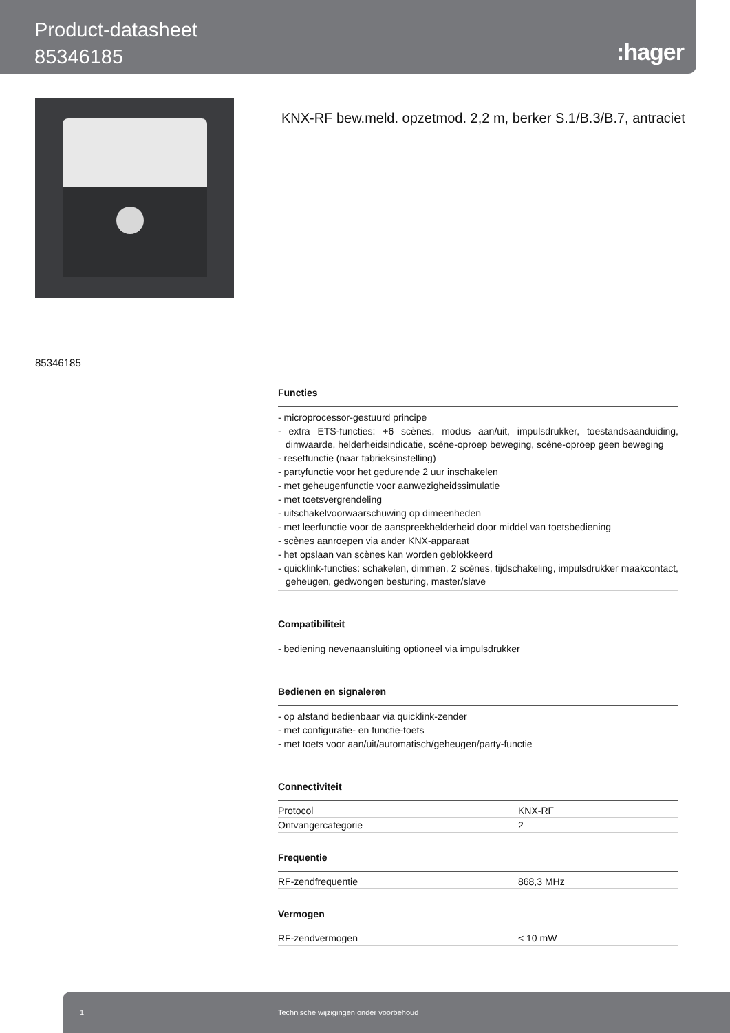Product-datasheet
85346185
:hager
KNX-RF bew.meld. opzetmod. 2,2 m, berker S.1/B.3/B.7, antraciet
85346185
Functies
- microprocessor-gestuurd principe
- extra ETS-functies: +6 scènes, modus aan/uit, impulsdrukker, toestandsaanduiding, dimwaarde, helderheidsindicatie, scène-oproep beweging, scène-oproep geen beweging
- resetfunctie (naar fabrieksinstelling)
- partyfunctie voor het gedurende 2 uur inschakelen
- met geheugenfunctie voor aanwezigheidssimulatie
- met toetsvergrendeling
- uitschakelvoorwaarschuwing op dimeenheden
- met leerfunctie voor de aanspreekhelderheid door middel van toetsbediening
- scènes aanroepen via ander KNX-apparaat
- het opslaan van scènes kan worden geblokkeerd
- quicklink-functies: schakelen, dimmen, 2 scènes, tijdschakeling, impulsdrukker maakcontact, geheugen, gedwongen besturing, master/slave
Compatibiliteit
- bediening nevenaansluiting optioneel via impulsdrukker
Bedienen en signaleren
- op afstand bedienbaar via quicklink-zender
- met configuratie- en functie-toets
- met toets voor aan/uit/automatisch/geheugen/party-functie
Connectiviteit
| Protocol | KNX-RF |
| Ontvangercategorie | 2 |
Frequentie
| RF-zendfrequentie | 868,3 MHz |
Vermogen
| RF-zendvermogen | < 10 mW |
1 Technische wijzigingen onder voorbehoud